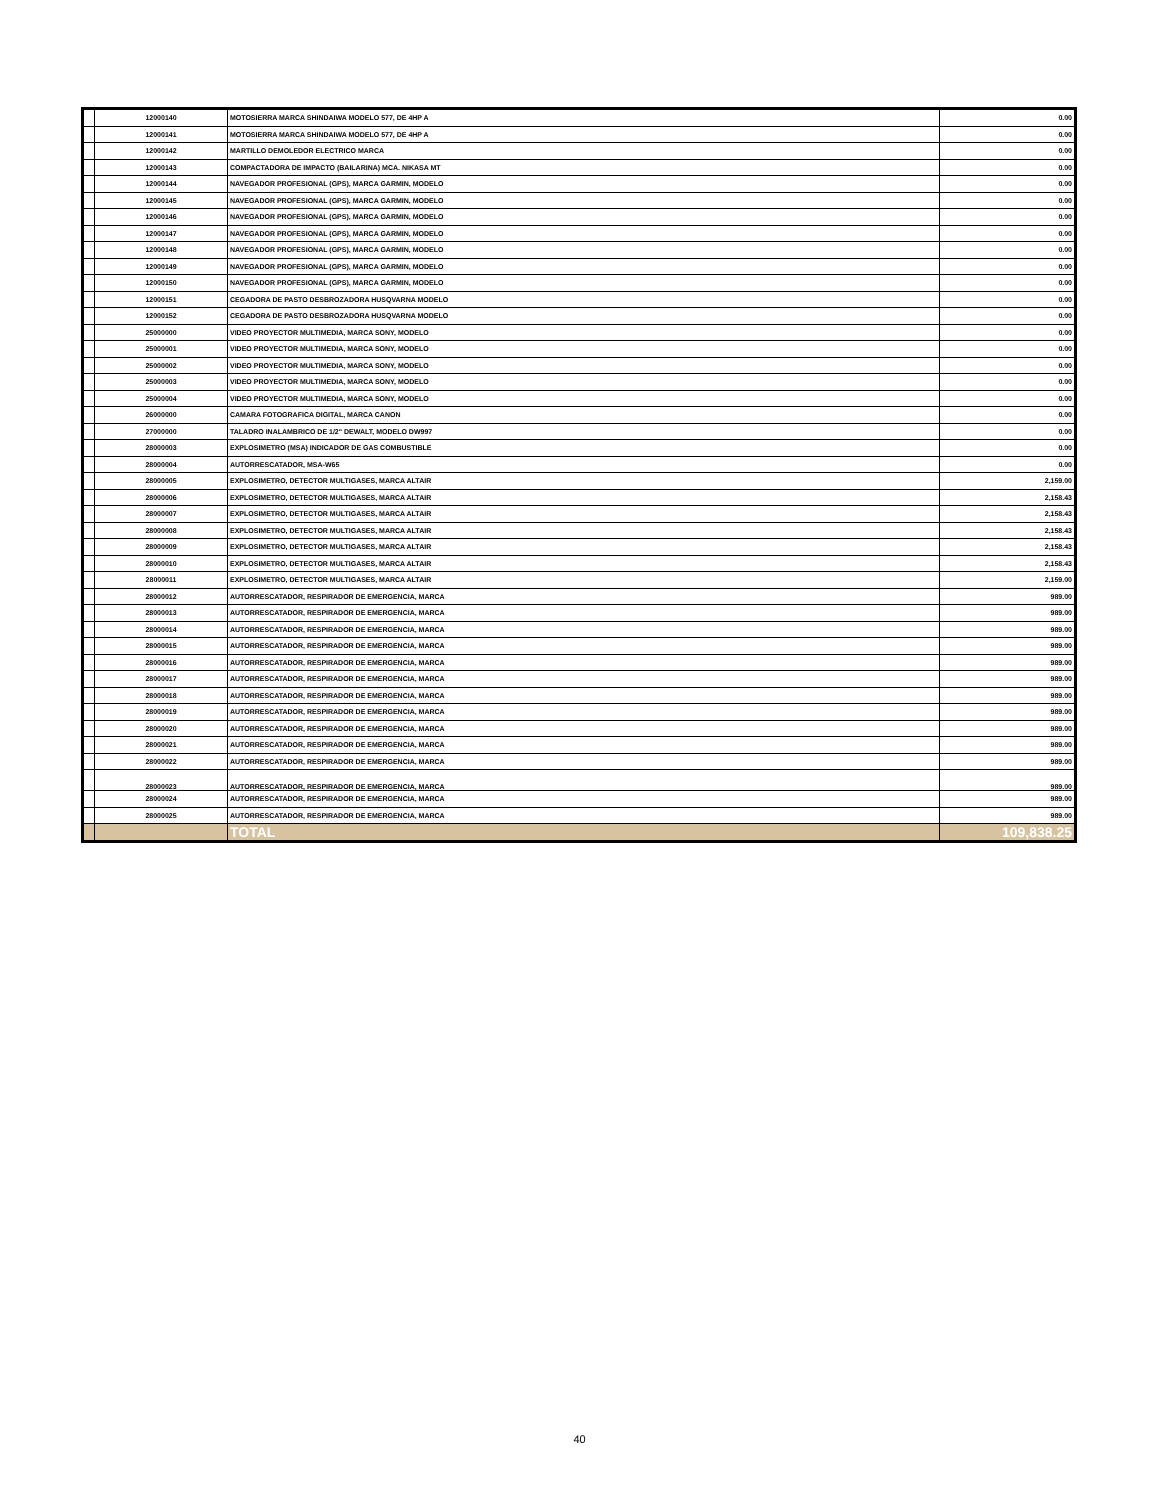| | 12000140 | MOTOSIERRA MARCA SHINDAIWA MODELO 577, DE 4HP A | 0.00 |
| | 12000141 | MOTOSIERRA MARCA SHINDAIWA MODELO 577, DE 4HP A | 0.00 |
| | 12000142 | MARTILLO DEMOLEDOR ELECTRICO MARCA | 0.00 |
| | 12000143 | COMPACTADORA DE IMPACTO (BAILARINA) MCA. NIKASA MT | 0.00 |
| | 12000144 | NAVEGADOR PROFESIONAL (GPS), MARCA GARMIN, MODELO | 0.00 |
| | 12000145 | NAVEGADOR PROFESIONAL (GPS), MARCA GARMIN, MODELO | 0.00 |
| | 12000146 | NAVEGADOR PROFESIONAL (GPS), MARCA GARMIN, MODELO | 0.00 |
| | 12000147 | NAVEGADOR PROFESIONAL (GPS), MARCA GARMIN, MODELO | 0.00 |
| | 12000148 | NAVEGADOR PROFESIONAL (GPS), MARCA GARMIN, MODELO | 0.00 |
| | 12000149 | NAVEGADOR PROFESIONAL (GPS), MARCA GARMIN, MODELO | 0.00 |
| | 12000150 | NAVEGADOR PROFESIONAL (GPS), MARCA GARMIN, MODELO | 0.00 |
| | 12000151 | CEGADORA DE PASTO DESBROZADORA HUSQVARNA MODELO | 0.00 |
| | 12000152 | CEGADORA DE PASTO DESBROZADORA HUSQVARNA MODELO | 0.00 |
| | 25000000 | VIDEO PROYECTOR MULTIMEDIA, MARCA SONY, MODELO | 0.00 |
| | 25000001 | VIDEO PROYECTOR MULTIMEDIA, MARCA SONY, MODELO | 0.00 |
| | 25000002 | VIDEO PROYECTOR MULTIMEDIA, MARCA SONY, MODELO | 0.00 |
| | 25000003 | VIDEO PROYECTOR MULTIMEDIA, MARCA SONY, MODELO | 0.00 |
| | 25000004 | VIDEO PROYECTOR MULTIMEDIA, MARCA SONY, MODELO | 0.00 |
| | 26000000 | CAMARA FOTOGRAFICA DIGITAL, MARCA CANON | 0.00 |
| | 27000000 | TALADRO INALAMBRICO DE 1/2" DEWALT, MODELO DW997 | 0.00 |
| | 28000003 | EXPLOSIMETRO (MSA) INDICADOR DE GAS COMBUSTIBLE | 0.00 |
| | 28000004 | AUTORRESCATADOR, MSA-W65 | 0.00 |
| | 28000005 | EXPLOSIMETRO, DETECTOR MULTIGASES, MARCA ALTAIR | 2,159.00 |
| | 28000006 | EXPLOSIMETRO, DETECTOR MULTIGASES, MARCA ALTAIR | 2,158.43 |
| | 28000007 | EXPLOSIMETRO, DETECTOR MULTIGASES, MARCA ALTAIR | 2,158.43 |
| | 28000008 | EXPLOSIMETRO, DETECTOR MULTIGASES, MARCA ALTAIR | 2,158.43 |
| | 28000009 | EXPLOSIMETRO, DETECTOR MULTIGASES, MARCA ALTAIR | 2,158.43 |
| | 28000010 | EXPLOSIMETRO, DETECTOR MULTIGASES, MARCA ALTAIR | 2,158.43 |
| | 28000011 | EXPLOSIMETRO, DETECTOR MULTIGASES, MARCA ALTAIR | 2,159.00 |
| | 28000012 | AUTORRESCATADOR, RESPIRADOR DE EMERGENCIA, MARCA | 989.00 |
| | 28000013 | AUTORRESCATADOR, RESPIRADOR DE EMERGENCIA, MARCA | 989.00 |
| | 28000014 | AUTORRESCATADOR, RESPIRADOR DE EMERGENCIA, MARCA | 989.00 |
| | 28000015 | AUTORRESCATADOR, RESPIRADOR DE EMERGENCIA, MARCA | 989.00 |
| | 28000016 | AUTORRESCATADOR, RESPIRADOR DE EMERGENCIA, MARCA | 989.00 |
| | 28000017 | AUTORRESCATADOR, RESPIRADOR DE EMERGENCIA, MARCA | 989.00 |
| | 28000018 | AUTORRESCATADOR, RESPIRADOR DE EMERGENCIA, MARCA | 989.00 |
| | 28000019 | AUTORRESCATADOR, RESPIRADOR DE EMERGENCIA, MARCA | 989.00 |
| | 28000020 | AUTORRESCATADOR, RESPIRADOR DE EMERGENCIA, MARCA | 989.00 |
| | 28000021 | AUTORRESCATADOR, RESPIRADOR DE EMERGENCIA, MARCA | 989.00 |
| | 28000022 | AUTORRESCATADOR, RESPIRADOR DE EMERGENCIA, MARCA | 989.00 |
| | 28000023 | AUTORRESCATADOR, RESPIRADOR DE EMERGENCIA, MARCA | 989.00 |
| | 28000024 | AUTORRESCATADOR, RESPIRADOR DE EMERGENCIA, MARCA | 989.00 |
| | 28000025 | AUTORRESCATADOR, RESPIRADOR DE EMERGENCIA, MARCA | 989.00 |
| | | TOTAL | 109,838.25 |
40